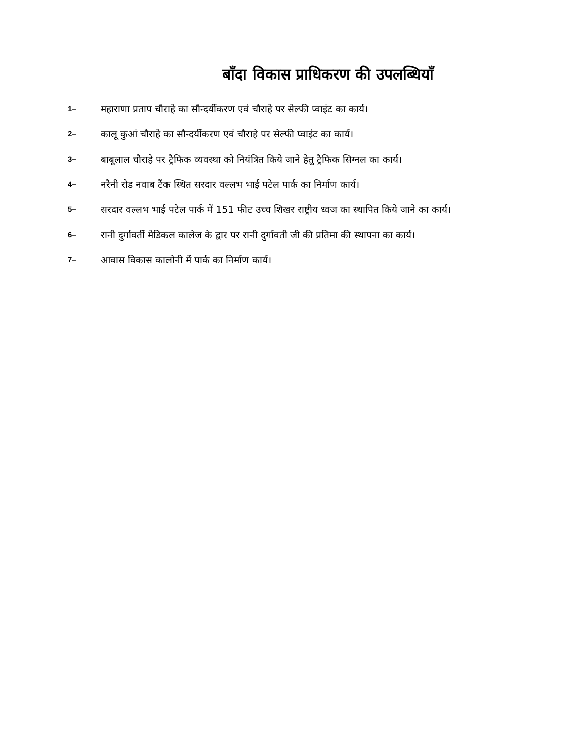बाँदा विकास प्राधिकरण की उपलब्धियाँ
1– महाराणा प्रताप चौराहे का सौन्दर्यीकरण एवं चौराहे पर सेल्फी प्वाइंट का कार्य।
2– कालू कुआं चौराहे का सौन्दर्यीकरण एवं चौराहे पर सेल्फी प्वाइंट का कार्य।
3– बाबूलाल चौराहे पर ट्रैफिक व्यवस्था को नियंत्रित किये जाने हेतु ट्रैफिक सिग्नल का कार्य।
4– नरैनी रोड नवाब टैंक स्थित सरदार वल्लभ भाई पटेल पार्क का निर्माण कार्य।
5– सरदार वल्लभ भाई पटेल पार्क में 151 फीट उच्च शिखर राष्ट्रीय ध्वज का स्थापित किये जाने का कार्य।
6– रानी दुर्गावर्ती मेडिकल कालेज के द्वार पर रानी दुर्गावती जी की प्रतिमा की स्थापना का कार्य।
7– आवास विकास कालोनी में पार्क का निर्माण कार्य।